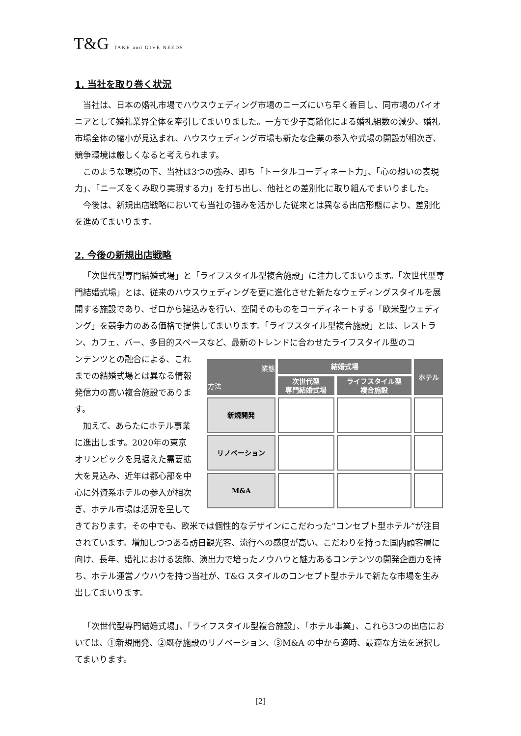T&G TAKE and GIVE NEEDS
1. 当社を取り巻く状況
当社は、日本の婚礼市場でハウスウェディング市場のニーズにいち早く着目し、同市場のパイオニアとして婚礼業界全体を牽引してまいりました。一方で少子高齢化による婚礼組数の減少、婚礼市場全体の縮小が見込まれ、ハウスウェディング市場も新たな企業の参入や式場の開設が相次ぎ、競争環境は厳しくなると考えられます。
このような環境の下、当社は3つの強み、即ち「トータルコーディネート力」、「心の想いの表現力」、「ニーズをくみ取り実現する力」を打ち出し、他社との差別化に取り組んでまいりました。
今後は、新規出店戦略においても当社の強みを活かした従来とは異なる出店形態により、差別化を進めてまいります。
2. 今後の新規出店戦略
「次世代型専門結婚式場」と「ライフスタイル型複合施設」に注力してまいります。「次世代型専門結婚式場」とは、従来のハウスウェディングを更に進化させた新たなウェディングスタイルを展開する施設であり、ゼロから建込みを行い、空間そのものをコーディネートする「欧米型ウェディング」を競争力のある価格で提供してまいります。「ライフスタイル型複合施設」とは、レストラン、カフェ、バー、多目的スペースなど、最新のトレンドに合わせたライフスタイル型のコ
| 業態 方法 | 結婚式場 | | ホテル |
| --- | --- | --- | --- |
| | 次世代型 専門結婚式場 | ライフスタイル型 複合施設 | |
| 新規開発 | | | |
| リノベーション | | | |
| M&A | | | |
ンテンツとの融合による、これまでの結婚式場とは異なる情報発信力の高い複合施設であります。
加えて、あらたにホテル事業に進出します。2020年の東京オリンピックを見据えた需要拡大を見込み、近年は都心部を中心に外資系ホテルの参入が相次ぎ、ホテル市場は活況を呈してきております。その中でも、欧米では個性的なデザインにこだわった“コンセプト型ホテル”が注目されています。増加しつつある訪日観光客、流行への感度が高い、こだわりを持った国内顧客層に向け、長年、婚礼における装飾、演出力で培ったノウハウと魅力あるコンテンツの開発企画力を持ち、ホテル運営ノウハウを持つ当社が、T&G スタイルのコンセプト型ホテルで新たな市場を生み出してまいります。
「次世代型専門結婚式場」、「ライフスタイル型複合施設」、「ホテル事業」、これら3つの出店においては、①新規開発、②既存施設のリノベーション、③M&A の中から適時、最適な方法を選択してまいります。
[2]